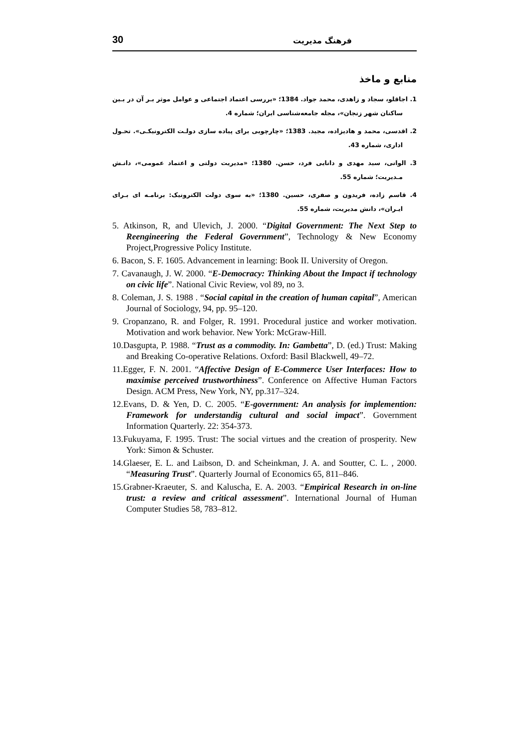30 فرهنگ مدیریت
منابع و ماخذ
1. اجاقلو، سجاد و زاهدی، محمد جواد. 1384؛ «بررسی اعتماد اجتماعی و عوامل موثر بـر آن در بـین ساکنان شهر زنجان»، مجله جامعه‌شناسی ایران؛ شماره 4.
2. اقدسی، محمد و هادیزاده، مجید. 1383؛ «چارچوبی برای پیاده سازی دولـت الکترونیکـی». تحـول اداری، شماره 43.
3. الوانی، سید مهدی و دانایی فرد، حسن. 1380؛ «مدیریت دولتی و اعتماد عمومی»، دانـش مـدیریت؛ شماره 55.
4. قاسم زاده، فریدون و صفری، حسین. 1380؛ «به سوی دولت الکترونیک: برنامـه ای بـرای ایـران»، دانش مدیریت، شماره 55.
5. Atkinson, R, and Ulevich, J. 2000. “Digital Government: The Next Step to Reengineering the Federal Government”, Technology & New Economy Project,Progressive Policy Institute.
6. Bacon, S. F. 1605. Advancement in learning: Book II. University of Oregon.
7. Cavanaugh, J. W. 2000. “E-Democracy: Thinking About the Impact if technology on civic life”. National Civic Review, vol 89, no 3.
8. Coleman, J. S. 1988 . “Social capital in the creation of human capital”, American Journal of Sociology, 94, pp. 95–120.
9. Cropanzano, R. and Folger, R. 1991. Procedural justice and worker motivation. Motivation and work behavior. New York: McGraw-Hill.
10.Dasgupta, P. 1988. “Trust as a commodity. In: Gambetta”, D. (ed.) Trust: Making and Breaking Co-operative Relations. Oxford: Basil Blackwell, 49–72.
11.Egger, F. N. 2001. “Affective Design of E-Commerce User Interfaces: How to maximise perceived trustworthiness”. Conference on Affective Human Factors Design. ACM Press, New York, NY, pp.317–324.
12.Evans, D. & Yen, D. C. 2005. “E-government: An analysis for implemention: Framework for understandig cultural and social impact”. Government Information Quarterly. 22: 354-373.
13.Fukuyama, F. 1995. Trust: The social virtues and the creation of prosperity. New York: Simon & Schuster.
14.Glaeser, E. L. and Laibson, D. and Scheinkman, J. A. and Soutter, C. L. , 2000. “Measuring Trust”. Quarterly Journal of Economics 65, 811–846.
15.Grabner-Kraeuter, S. and Kaluscha, E. A. 2003. “Empirical Research in on-line trust: a review and critical assessment”. International Journal of Human Computer Studies 58, 783–812.